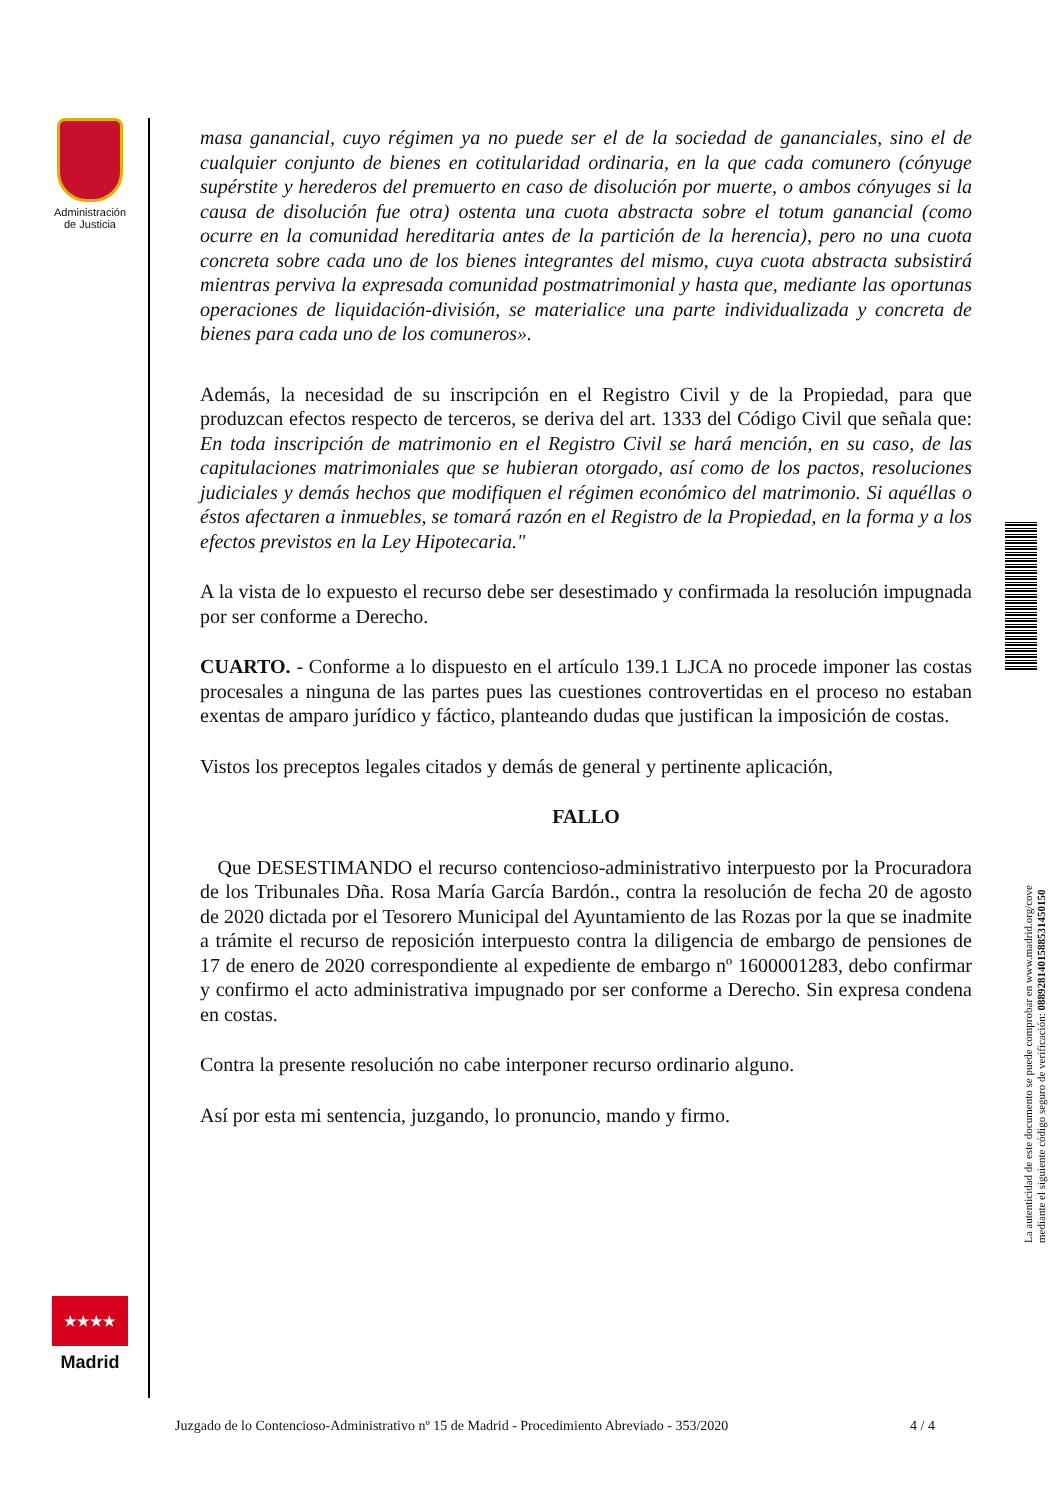Administración de Justicia
masa ganancial, cuyo régimen ya no puede ser el de la sociedad de gananciales, sino el de cualquier conjunto de bienes en cotitularidad ordinaria, en la que cada comunero (cónyuge supérstite y herederos del premuerto en caso de disolución por muerte, o ambos cónyuges si la causa de disolución fue otra) ostenta una cuota abstracta sobre el totum ganancial (como ocurre en la comunidad hereditaria antes de la partición de la herencia), pero no una cuota concreta sobre cada uno de los bienes integrantes del mismo, cuya cuota abstracta subsistirá mientras perviva la expresada comunidad postmatrimonial y hasta que, mediante las oportunas operaciones de liquidación-división, se materialice una parte individualizada y concreta de bienes para cada uno de los comuneros».
Además, la necesidad de su inscripción en el Registro Civil y de la Propiedad, para que produzcan efectos respecto de terceros, se deriva del art. 1333 del Código Civil que señala que: En toda inscripción de matrimonio en el Registro Civil se hará mención, en su caso, de las capitulaciones matrimoniales que se hubieran otorgado, así como de los pactos, resoluciones judiciales y demás hechos que modifiquen el régimen económico del matrimonio. Si aquéllas o éstos afectaren a inmuebles, se tomará razón en el Registro de la Propiedad, en la forma y a los efectos previstos en la Ley Hipotecaria."
A la vista de lo expuesto el recurso debe ser desestimado y confirmada la resolución impugnada por ser conforme a Derecho.
CUARTO. - Conforme a lo dispuesto en el artículo 139.1 LJCA no procede imponer las costas procesales a ninguna de las partes pues las cuestiones controvertidas en el proceso no estaban exentas de amparo jurídico y fáctico, planteando dudas que justifican la imposición de costas.
Vistos los preceptos legales citados y demás de general y pertinente aplicación,
FALLO
Que DESESTIMANDO el recurso contencioso-administrativo interpuesto por la Procuradora de los Tribunales Dña. Rosa María García Bardón., contra la resolución de fecha 20 de agosto de 2020 dictada por el Tesorero Municipal del Ayuntamiento de las Rozas por la que se inadmite a trámite el recurso de reposición interpuesto contra la diligencia de embargo de pensiones de 17 de enero de 2020 correspondiente al expediente de embargo nº 1600001283, debo confirmar y confirmo el acto administrativa impugnado por ser conforme a Derecho. Sin expresa condena en costas.
Contra la presente resolución no cabe interponer recurso ordinario alguno.
Así por esta mi sentencia, juzgando, lo pronuncio, mando y firmo.
La autenticidad de este documento se puede comprobar en www.madrid.org/cove
mediante el siguiente código seguro de verificación: 0889281401588531450150
★★★★
Madrid
Juzgado de lo Contencioso-Administrativo nº 15 de Madrid - Procedimiento Abreviado - 353/2020 4 / 4